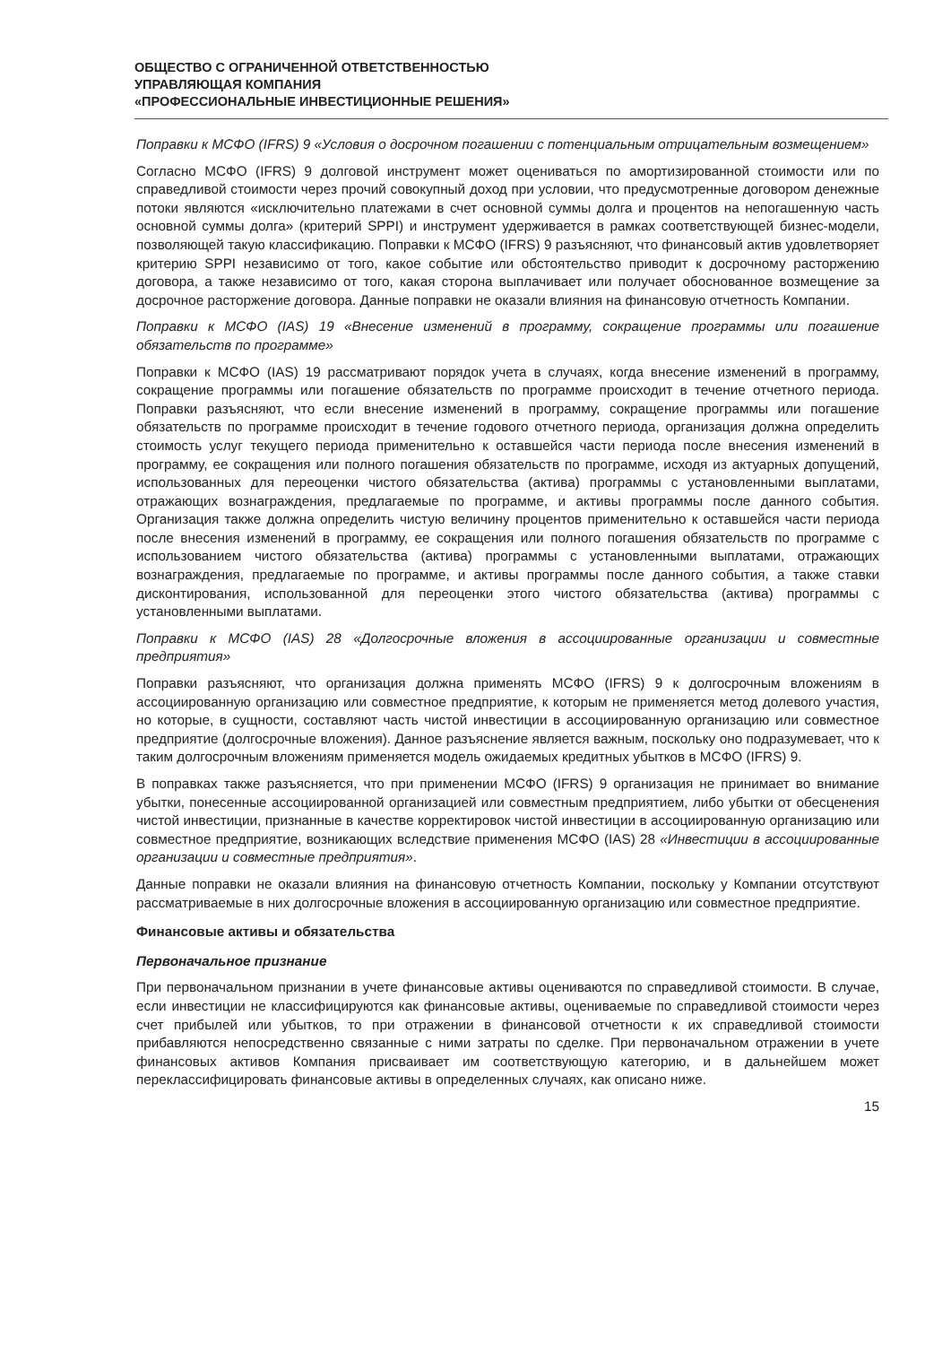ОБЩЕСТВО С ОГРАНИЧЕННОЙ ОТВЕТСТВЕННОСТЬЮ
УПРАВЛЯЮЩАЯ КОМПАНИЯ
«ПРОФЕССИОНАЛЬНЫЕ ИНВЕСТИЦИОННЫЕ РЕШЕНИЯ»
Поправки к МСФО (IFRS) 9 «Условия о досрочном погашении с потенциальным отрицательным возмещением»
Согласно МСФО (IFRS) 9 долговой инструмент может оцениваться по амортизированной стоимости или по справедливой стоимости через прочий совокупный доход при условии, что предусмотренные договором денежные потоки являются «исключительно платежами в счет основной суммы долга и процентов на непогашенную часть основной суммы долга» (критерий SPPI) и инструмент удерживается в рамках соответствующей бизнес-модели, позволяющей такую классификацию. Поправки к МСФО (IFRS) 9 разъясняют, что финансовый актив удовлетворяет критерию SPPI независимо от того, какое событие или обстоятельство приводит к досрочному расторжению договора, а также независимо от того, какая сторона выплачивает или получает обоснованное возмещение за досрочное расторжение договора. Данные поправки не оказали влияния на финансовую отчетность Компании.
Поправки к МСФО (IAS) 19 «Внесение изменений в программу, сокращение программы или погашение обязательств по программе»
Поправки к МСФО (IAS) 19 рассматривают порядок учета в случаях, когда внесение изменений в программу, сокращение программы или погашение обязательств по программе происходит в течение отчетного периода. Поправки разъясняют, что если внесение изменений в программу, сокращение программы или погашение обязательств по программе происходит в течение годового отчетного периода, организация должна определить стоимость услуг текущего периода применительно к оставшейся части периода после внесения изменений в программу, ее сокращения или полного погашения обязательств по программе, исходя из актуарных допущений, использованных для переоценки чистого обязательства (актива) программы с установленными выплатами, отражающих вознаграждения, предлагаемые по программе, и активы программы после данного события. Организация также должна определить чистую величину процентов применительно к оставшейся части периода после внесения изменений в программу, ее сокращения или полного погашения обязательств по программе с использованием чистого обязательства (актива) программы с установленными выплатами, отражающих вознаграждения, предлагаемые по программе, и активы программы после данного события, а также ставки дисконтирования, использованной для переоценки этого чистого обязательства (актива) программы с установленными выплатами.
Поправки к МСФО (IAS) 28 «Долгосрочные вложения в ассоциированные организации и совместные предприятия»
Поправки разъясняют, что организация должна применять МСФО (IFRS) 9 к долгосрочным вложениям в ассоциированную организацию или совместное предприятие, к которым не применяется метод долевого участия, но которые, в сущности, составляют часть чистой инвестиции в ассоциированную организацию или совместное предприятие (долгосрочные вложения). Данное разъяснение является важным, поскольку оно подразумевает, что к таким долгосрочным вложениям применяется модель ожидаемых кредитных убытков в МСФО (IFRS) 9.
В поправках также разъясняется, что при применении МСФО (IFRS) 9 организация не принимает во внимание убытки, понесенные ассоциированной организацией или совместным предприятием, либо убытки от обесценения чистой инвестиции, признанные в качестве корректировок чистой инвестиции в ассоциированную организацию или совместное предприятие, возникающих вследствие применения МСФО (IAS) 28 «Инвестиции в ассоциированные организации и совместные предприятия».
Данные поправки не оказали влияния на финансовую отчетность Компании, поскольку у Компании отсутствуют рассматриваемые в них долгосрочные вложения в ассоциированную организацию или совместное предприятие.
Финансовые активы и обязательства
Первоначальное признание
При первоначальном признании в учете финансовые активы оцениваются по справедливой стоимости. В случае, если инвестиции не классифицируются как финансовые активы, оцениваемые по справедливой стоимости через счет прибылей или убытков, то при отражении в финансовой отчетности к их справедливой стоимости прибавляются непосредственно связанные с ними затраты по сделке. При первоначальном отражении в учете финансовых активов Компания присваивает им соответствующую категорию, и в дальнейшем может переклассифицировать финансовые активы в определенных случаях, как описано ниже.
15